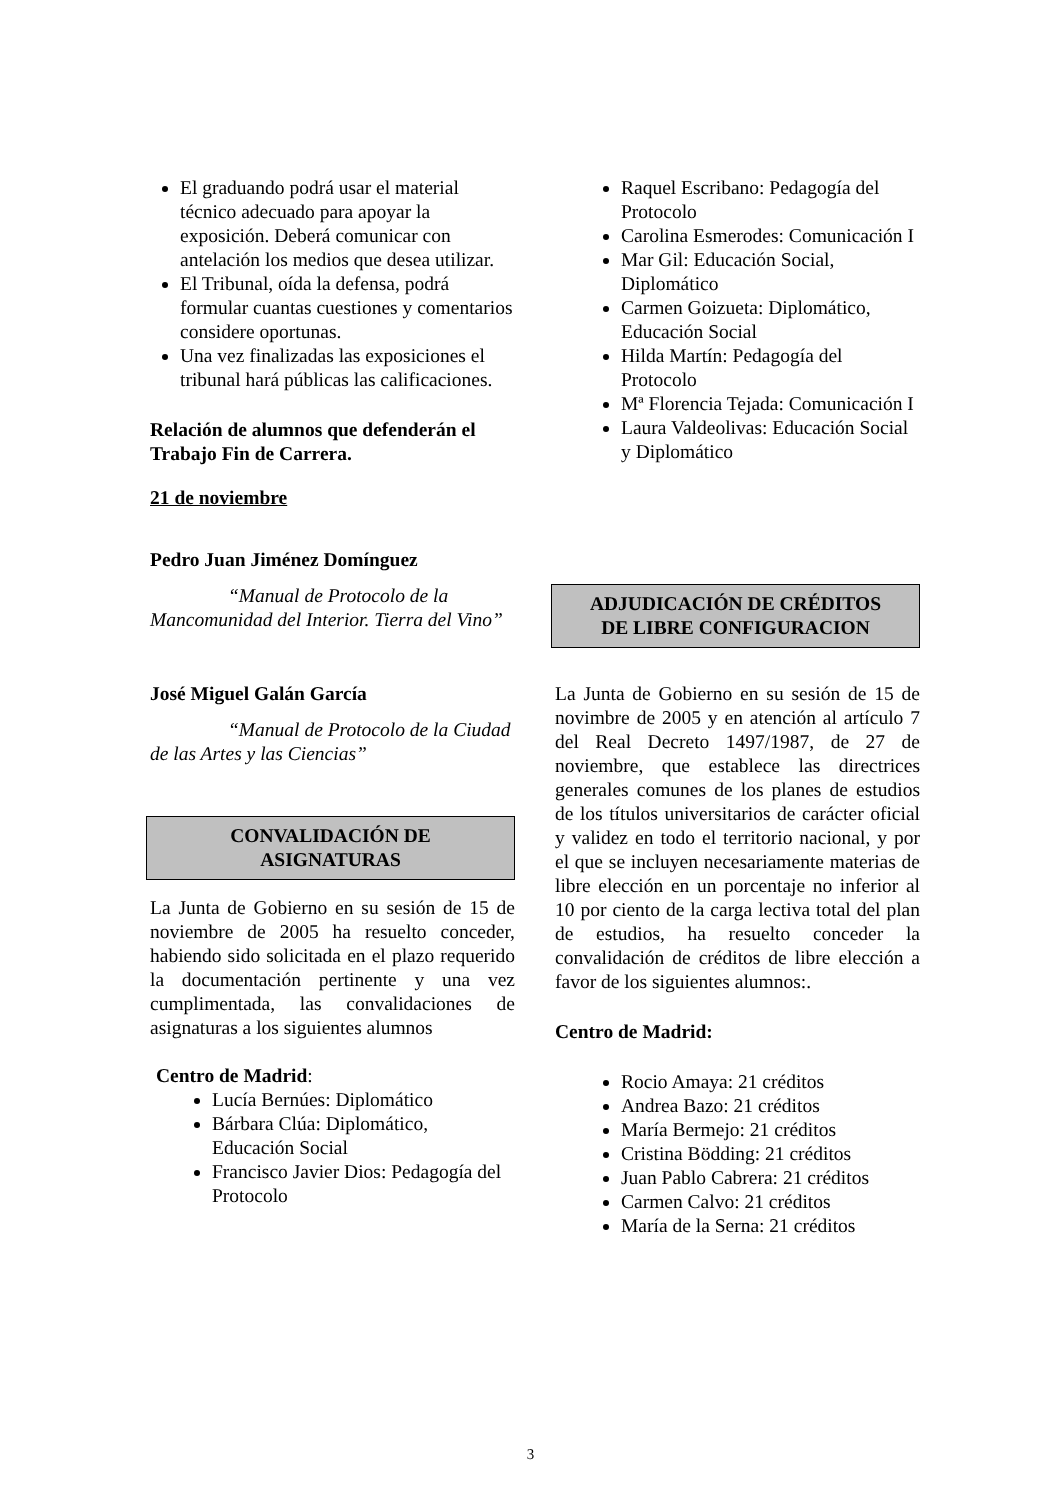El graduando podrá usar el material técnico adecuado para apoyar la exposición. Deberá comunicar con antelación los medios que desea utilizar.
El Tribunal, oída la defensa, podrá formular cuantas cuestiones y comentarios considere oportunas.
Una vez finalizadas las exposiciones el tribunal hará públicas las calificaciones.
Relación de alumnos que defenderán el Trabajo Fin de Carrera.
21 de noviembre
Pedro Juan Jiménez Domínguez
“Manual de Protocolo de la Mancomunidad del Interior. Tierra del Vino”
José Miguel Galán García
“Manual de Protocolo de la Ciudad de las Artes y las Ciencias”
CONVALIDACIÓN DE
ASIGNATURAS
La Junta de Gobierno en su sesión de 15 de noviembre de 2005 ha resuelto conceder, habiendo sido solicitada en el plazo requerido la documentación pertinente y una vez cumplimentada, las convalidaciones de asignaturas a los siguientes alumnos
Centro de Madrid:
Lucía Bernúes: Diplomático
Bárbara Clúa: Diplomático, Educación Social
Francisco Javier Dios: Pedagogía del Protocolo
Raquel Escribano: Pedagogía del Protocolo
Carolina Esmerodes: Comunicación I
Mar Gil: Educación Social, Diplomático
Carmen Goizueta: Diplomático, Educación Social
Hilda Martín: Pedagogía del Protocolo
Mª Florencia Tejada: Comunicación I
Laura Valdeolivas: Educación Social y Diplomático
ADJUDICACIÓN DE CRÉDITOS
DE LIBRE CONFIGURACION
La Junta de Gobierno en su sesión de 15 de novimbre de 2005 y en atención al artículo 7 del Real Decreto 1497/1987, de 27 de noviembre, que establece las directrices generales comunes de los planes de estudios de los títulos universitarios de carácter oficial y validez en todo el territorio nacional, y por el que se incluyen necesariamente materias de libre elección en un porcentaje no inferior al 10 por ciento de la carga lectiva total del plan de estudios, ha resuelto conceder la convalidación de créditos de libre elección a favor de los siguientes alumnos:.
Centro de Madrid:
Rocio Amaya: 21 créditos
Andrea Bazo: 21 créditos
María Bermejo: 21 créditos
Cristina Bödding: 21 créditos
Juan Pablo Cabrera: 21 créditos
Carmen Calvo: 21 créditos
María de la Serna: 21 créditos
3